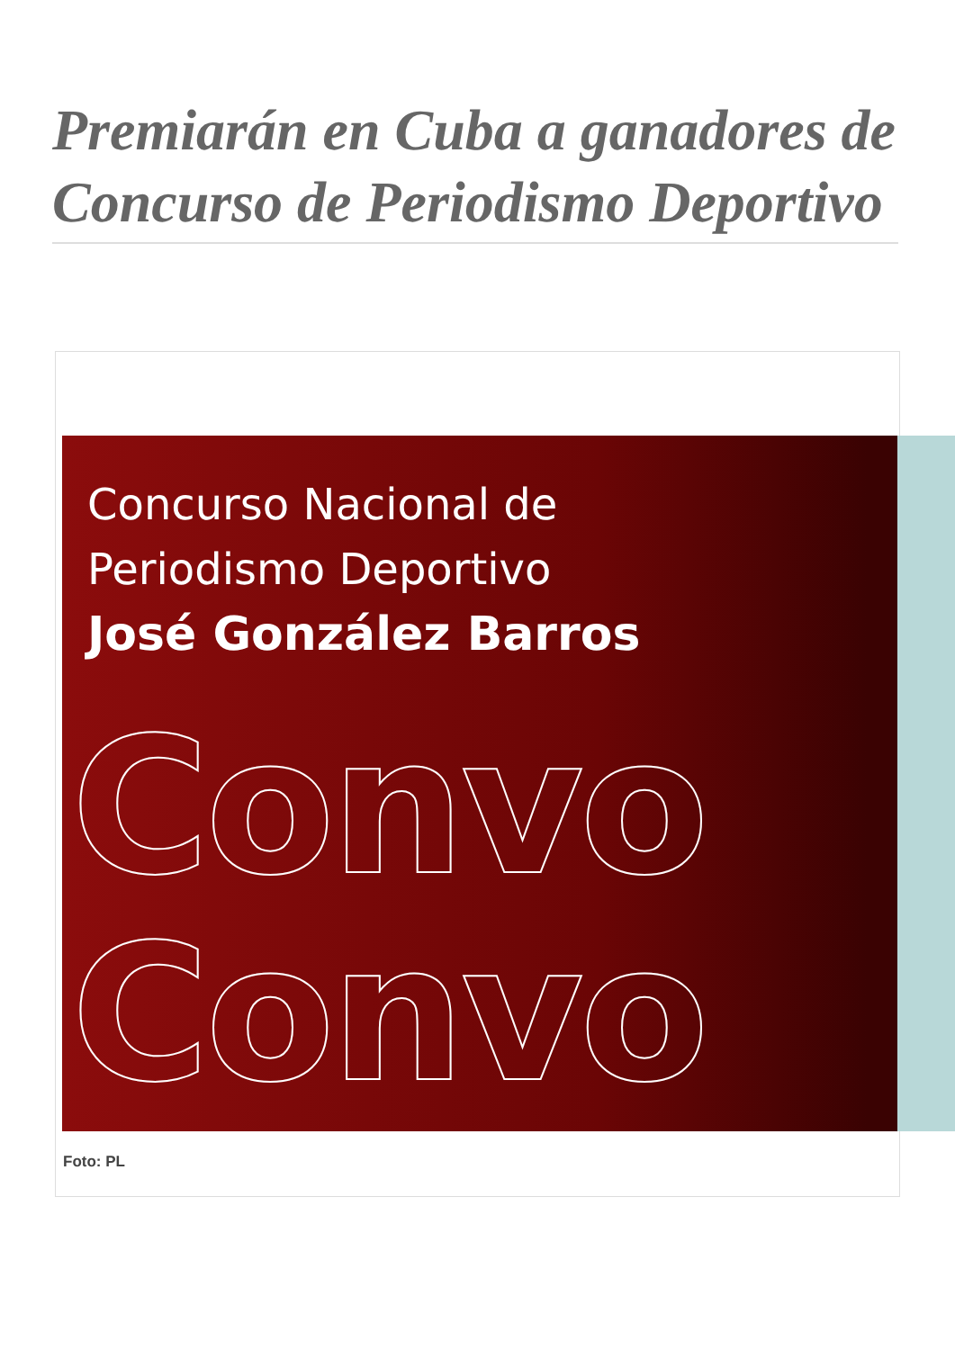Premiarán en Cuba a ganadores de Concurso de Periodismo Deportivo
Concurso Nacional de
Periodismo Deportivo
José González Barros
Convo
Convo
Foto: PL